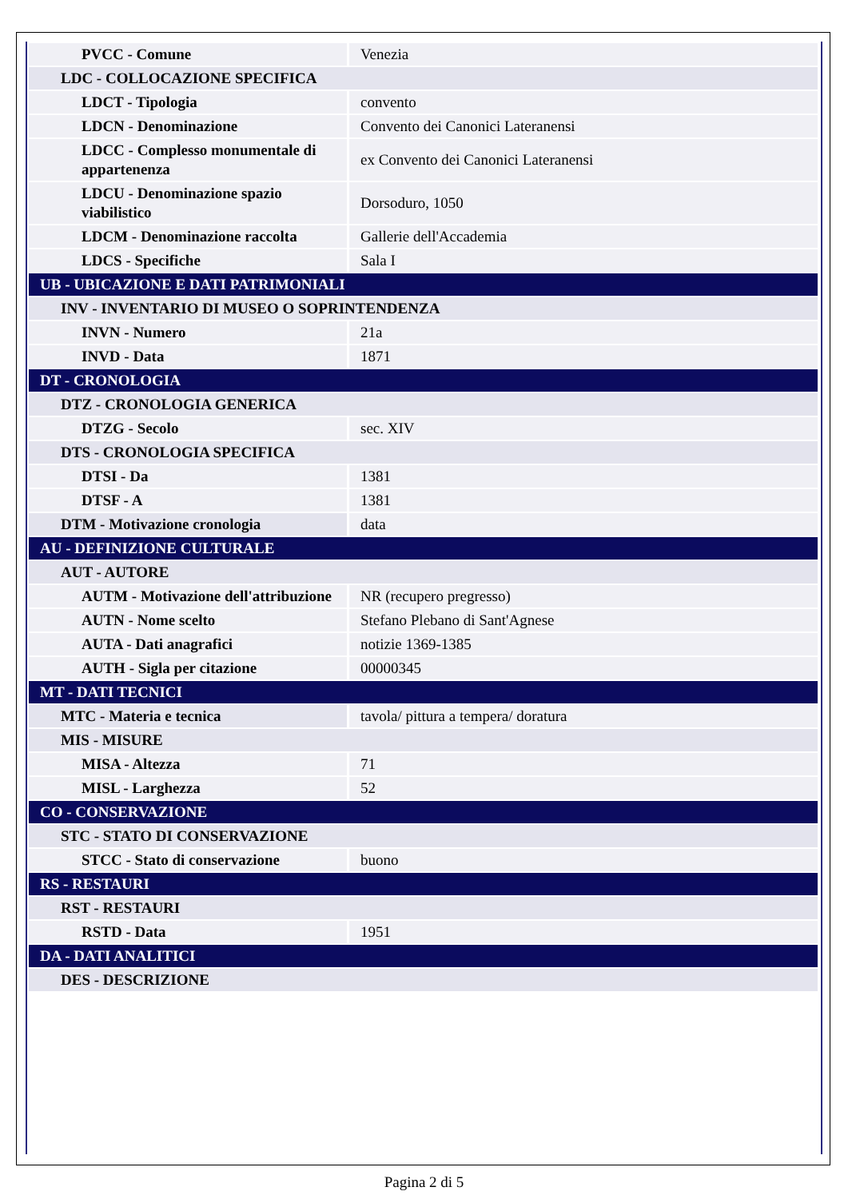| PVCC - Comune | Venezia |
| LDC - COLLOCAZIONE SPECIFICA | |
| LDCT - Tipologia | convento |
| LDCN - Denominazione | Convento dei Canonici Lateranensi |
| LDCC - Complesso monumentale di appartenenza | ex Convento dei Canonici Lateranensi |
| LDCU - Denominazione spazio viabilistico | Dorsoduro, 1050 |
| LDCM - Denominazione raccolta | Gallerie dell'Accademia |
| LDCS - Specifiche | Sala I |
| UB - UBICAZIONE E DATI PATRIMONIALI | |
| INV - INVENTARIO DI MUSEO O SOPRINTENDENZA | |
| INVN - Numero | 21a |
| INVD - Data | 1871 |
| DT - CRONOLOGIA | |
| DTZ - CRONOLOGIA GENERICA | |
| DTZG - Secolo | sec. XIV |
| DTS - CRONOLOGIA SPECIFICA | |
| DTSI - Da | 1381 |
| DTSF - A | 1381 |
| DTM - Motivazione cronologia | data |
| AU - DEFINIZIONE CULTURALE | |
| AUT - AUTORE | |
| AUTM - Motivazione dell'attribuzione | NR (recupero pregresso) |
| AUTN - Nome scelto | Stefano Plebano di Sant'Agnese |
| AUTA - Dati anagrafici | notizie 1369-1385 |
| AUTH - Sigla per citazione | 00000345 |
| MT - DATI TECNICI | |
| MTC - Materia e tecnica | tavola/ pittura a tempera/ doratura |
| MIS - MISURE | |
| MISA - Altezza | 71 |
| MISL - Larghezza | 52 |
| CO - CONSERVAZIONE | |
| STC - STATO DI CONSERVAZIONE | |
| STCC - Stato di conservazione | buono |
| RS - RESTAURI | |
| RST - RESTAURI | |
| RSTD - Data | 1951 |
| DA - DATI ANALITICI | |
| DES - DESCRIZIONE | |
Pagina 2 di 5